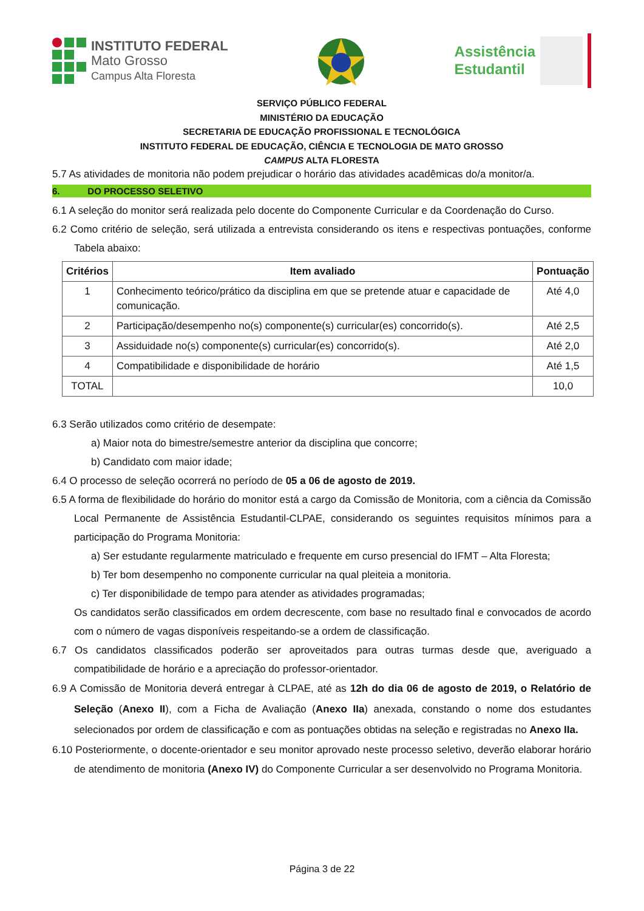INSTITUTO FEDERAL
Mato Grosso
Campus Alta Floresta
Assistência
Estudantil
SERVIÇO PÚBLICO FEDERAL
MINISTÉRIO DA EDUCAÇÃO
SECRETARIA DE EDUCAÇÃO PROFISSIONAL E TECNOLÓGICA
INSTITUTO FEDERAL DE EDUCAÇÃO, CIÊNCIA E TECNOLOGIA DE MATO GROSSO
CAMPUS ALTA FLORESTA
5.7 As atividades de monitoria não podem prejudicar o horário das atividades acadêmicas do/a monitor/a.
6. DO PROCESSO SELETIVO
6.1 A seleção do monitor será realizada pelo docente do Componente Curricular e da Coordenação do Curso.
6.2 Como critério de seleção, será utilizada a entrevista considerando os itens e respectivas pontuações, conforme Tabela abaixo:
| Critérios | Item avaliado | Pontuação |
| --- | --- | --- |
| 1 | Conhecimento teórico/prático da disciplina em que se pretende atuar e capacidade de comunicação. | Até 4,0 |
| 2 | Participação/desempenho no(s) componente(s) curricular(es) concorrido(s). | Até 2,5 |
| 3 | Assiduidade no(s) componente(s) curricular(es) concorrido(s). | Até 2,0 |
| 4 | Compatibilidade e disponibilidade de horário | Até 1,5 |
| TOTAL | | 10,0 |
6.3 Serão utilizados como critério de desempate:
a) Maior nota do bimestre/semestre anterior da disciplina que concorre;
b) Candidato com maior idade;
6.4 O processo de seleção ocorrerá no período de 05 a 06 de agosto de 2019.
6.5 A forma de flexibilidade do horário do monitor está a cargo da Comissão de Monitoria, com a ciência da Comissão Local Permanente de Assistência Estudantil-CLPAE, considerando os seguintes requisitos mínimos para a participação do Programa Monitoria:
a) Ser estudante regularmente matriculado e frequente em curso presencial do IFMT – Alta Floresta;
b) Ter bom desempenho no componente curricular na qual pleiteia a monitoria.
c) Ter disponibilidade de tempo para atender as atividades programadas;
Os candidatos serão classificados em ordem decrescente, com base no resultado final e convocados de acordo com o número de vagas disponíveis respeitando-se a ordem de classificação.
6.7 Os candidatos classificados poderão ser aproveitados para outras turmas desde que, averiguado a compatibilidade de horário e a apreciação do professor-orientador.
6.9 A Comissão de Monitoria deverá entregar à CLPAE, até as 12h do dia 06 de agosto de 2019, o Relatório de Seleção (Anexo II), com a Ficha de Avaliação (Anexo IIa) anexada, constando o nome dos estudantes selecionados por ordem de classificação e com as pontuações obtidas na seleção e registradas no Anexo IIa.
6.10 Posteriormente, o docente-orientador e seu monitor aprovado neste processo seletivo, deverão elaborar horário de atendimento de monitoria (Anexo IV) do Componente Curricular a ser desenvolvido no Programa Monitoria.
Página 3 de 22